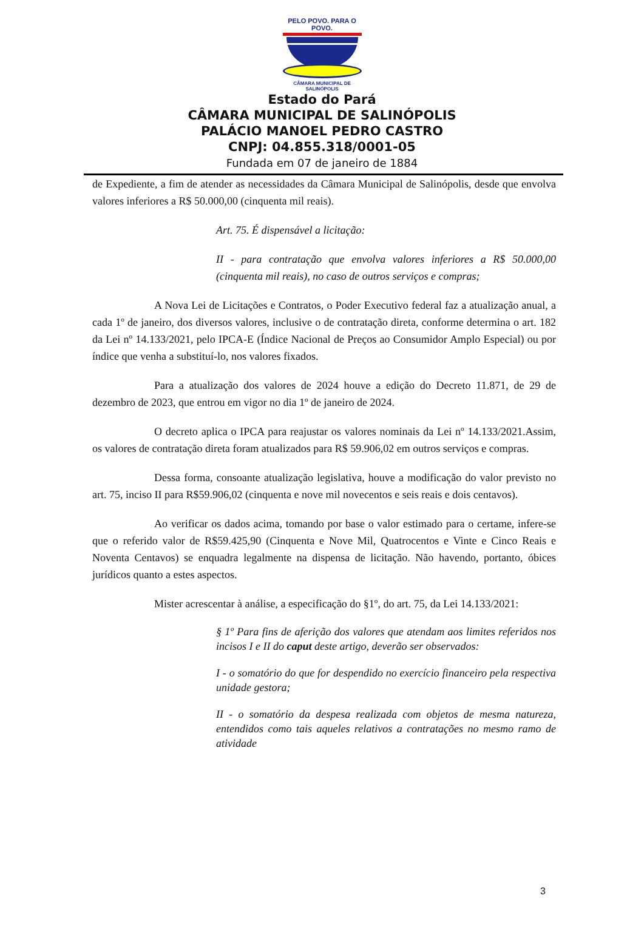PELO POVO. PARA O POVO.
CÂMARA MUNICIPAL DE SALINÓPOLIS
Estado do Pará
CÂMARA MUNICIPAL DE SALINÓPOLIS
PALÁCIO MANOEL PEDRO CASTRO
CNPJ: 04.855.318/0001-05
Fundada em 07 de janeiro de 1884
de Expediente, a fim de atender as necessidades da Câmara Municipal de Salinópolis, desde que envolva valores inferiores a R$ 50.000,00 (cinquenta mil reais).
Art. 75. É dispensável a licitação:
II - para contratação que envolva valores inferiores a R$ 50.000,00 (cinquenta mil reais), no caso de outros serviços e compras;
A Nova Lei de Licitações e Contratos, o Poder Executivo federal faz a atualização anual, a cada 1º de janeiro, dos diversos valores, inclusive o de contratação direta, conforme determina o art. 182 da Lei nº 14.133/2021, pelo IPCA-E (Índice Nacional de Preços ao Consumidor Amplo Especial) ou por índice que venha a substituí-lo, nos valores fixados.
Para a atualização dos valores de 2024 houve a edição do Decreto 11.871, de 29 de dezembro de 2023, que entrou em vigor no dia 1º de janeiro de 2024.
O decreto aplica o IPCA para reajustar os valores nominais da Lei nº 14.133/2021.Assim, os valores de contratação direta foram atualizados para R$ 59.906,02 em outros serviços e compras.
Dessa forma, consoante atualização legislativa, houve a modificação do valor previsto no art. 75, inciso II para R$59.906,02 (cinquenta e nove mil novecentos e seis reais e dois centavos).
Ao verificar os dados acima, tomando por base o valor estimado para o certame, infere-se que o referido valor de R$59.425,90 (Cinquenta e Nove Mil, Quatrocentos e Vinte e Cinco Reais e Noventa Centavos) se enquadra legalmente na dispensa de licitação. Não havendo, portanto, óbices jurídicos quanto a estes aspectos.
Mister acrescentar à análise, a especificação do §1º, do art. 75, da Lei 14.133/2021:
§ 1º Para fins de aferição dos valores que atendam aos limites referidos nos incisos I e II do caput deste artigo, deverão ser observados:
I - o somatório do que for despendido no exercício financeiro pela respectiva unidade gestora;
II - o somatório da despesa realizada com objetos de mesma natureza, entendidos como tais aqueles relativos a contratações no mesmo ramo de atividade
3